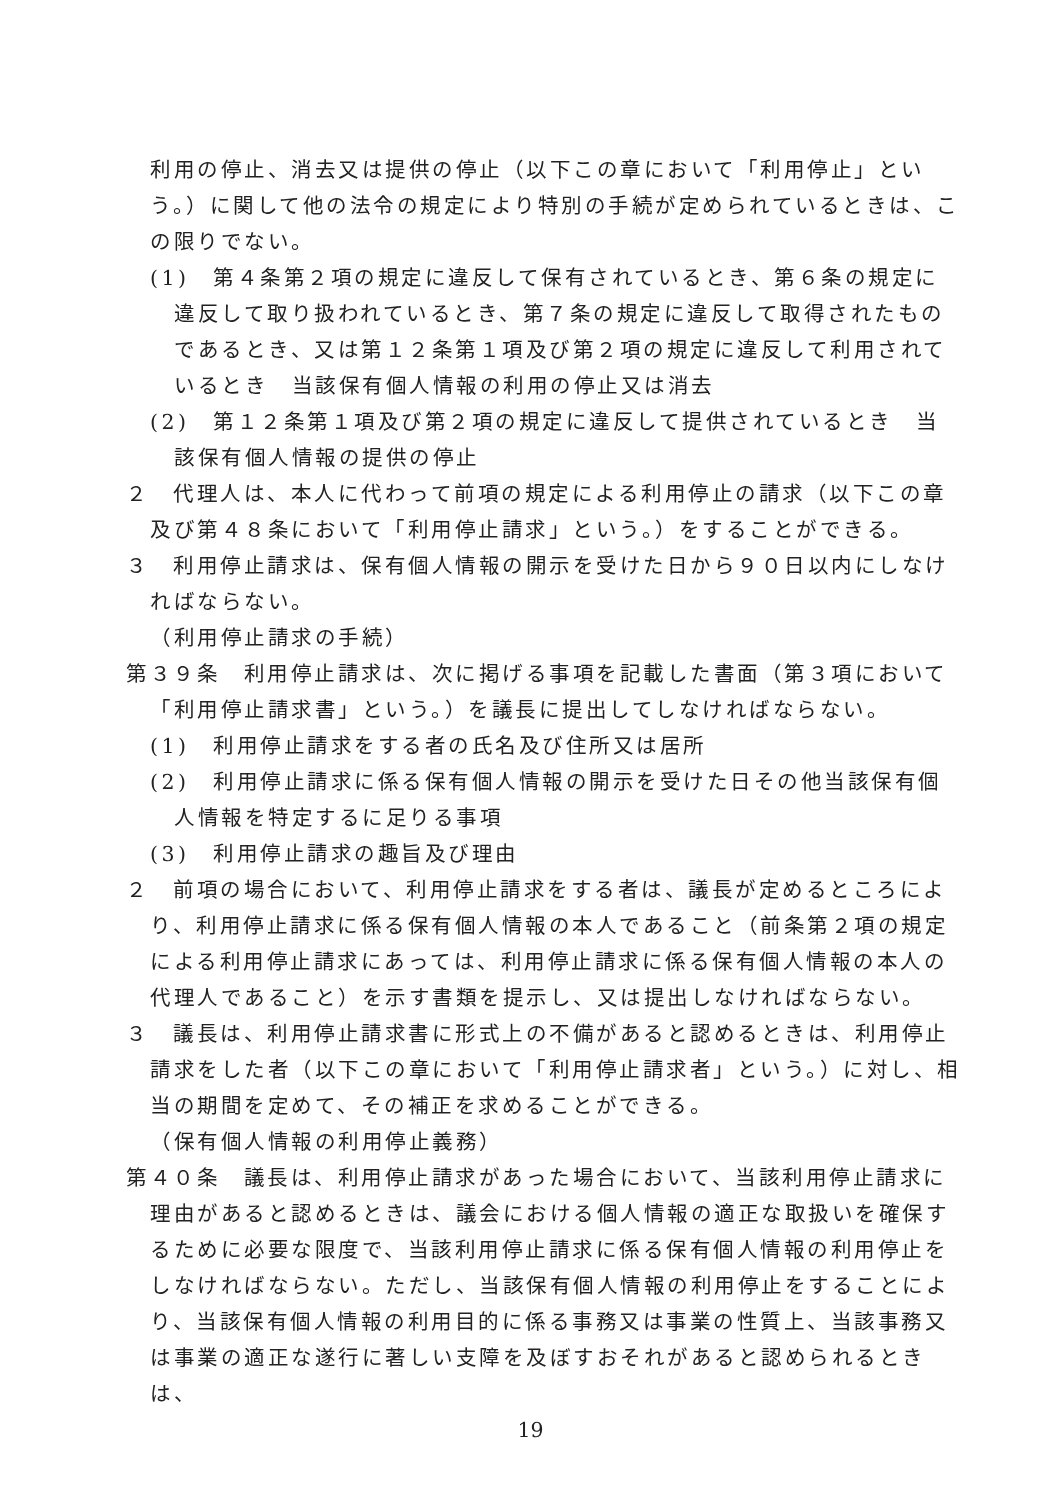利用の停止、消去又は提供の停止（以下この章において「利用停止」という。）に関して他の法令の規定により特別の手続が定められているときは、この限りでない。
(1)　第４条第２項の規定に違反して保有されているとき、第６条の規定に違反して取り扱われているとき、第７条の規定に違反して取得されたものであるとき、又は第１２条第１項及び第２項の規定に違反して利用されているとき　当該保有個人情報の利用の停止又は消去
(2)　第１２条第１項及び第２項の規定に違反して提供されているとき　当該保有個人情報の提供の停止
２　代理人は、本人に代わって前項の規定による利用停止の請求（以下この章及び第４８条において「利用停止請求」という。）をすることができる。
３　利用停止請求は、保有個人情報の開示を受けた日から９０日以内にしなければならない。
（利用停止請求の手続）
第３９条　利用停止請求は、次に掲げる事項を記載した書面（第３項において「利用停止請求書」という。）を議長に提出してしなければならない。
(1)　利用停止請求をする者の氏名及び住所又は居所
(2)　利用停止請求に係る保有個人情報の開示を受けた日その他当該保有個人情報を特定するに足りる事項
(3)　利用停止請求の趣旨及び理由
２　前項の場合において、利用停止請求をする者は、議長が定めるところにより、利用停止請求に係る保有個人情報の本人であること（前条第２項の規定による利用停止請求にあっては、利用停止請求に係る保有個人情報の本人の代理人であること）を示す書類を提示し、又は提出しなければならない。
３　議長は、利用停止請求書に形式上の不備があると認めるときは、利用停止請求をした者（以下この章において「利用停止請求者」という。）に対し、相当の期間を定めて、その補正を求めることができる。
（保有個人情報の利用停止義務）
第４０条　議長は、利用停止請求があった場合において、当該利用停止請求に理由があると認めるときは、議会における個人情報の適正な取扱いを確保するために必要な限度で、当該利用停止請求に係る保有個人情報の利用停止をしなければならない。ただし、当該保有個人情報の利用停止をすることにより、当該保有個人情報の利用目的に係る事務又は事業の性質上、当該事務又は事業の適正な遂行に著しい支障を及ぼすおそれがあると認められるときは、
19